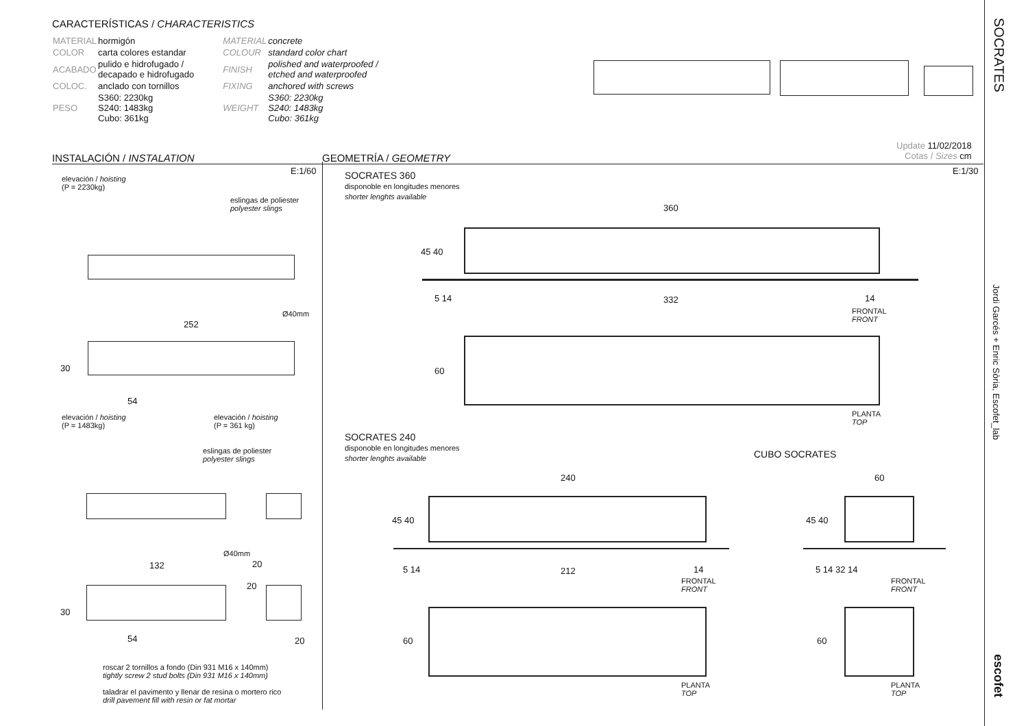CARACTERÍSTICAS / CHARACTERISTICS
| MATERIAL | hormigón |
| COLOR | carta colores estandar |
| ACABADO | pulido e hidrofugado / decapado e hidrofugado |
| COLOC. | anclado con tornillos |
| PESO | S360: 2230kg S240: 1483kg Cubo: 361kg |
| MATERIAL | concrete |
| COLOUR | standard color chart |
| FINISH | polished and waterproofed / etched and waterproofed |
| FIXING | anchored with screws |
| WEIGHT | S360: 2230kg S240: 1483kg Cubo: 361kg |
SOCRATES
Jordi Garcés + Enric Sòria, Escofet_lab
escofet
Update 11/02/2018
Cotas / Sizes cm
INSTALACIÓN / INSTALATION GEOMETRÍA / GEOMETRY
E:1/60 E:1/30
elevación / hoisting
(P = 2230kg)
eslingas de poliester
polyester slings
Ø40mm
252
30
54
elevación / hoisting
(P = 1483kg)
elevación / hoisting
(P = 361 kg)
eslingas de poliester
polyester slings
Ø40mm
132 20
30
20
54 20
roscar 2 tornillos a fondo (Din 931 M16 x 140mm)
tightly screw 2 stud bolts (Din 931 M16 x 140mm)
taladrar el pavimento y llenar de resina o mortero rico
drill pavement fill with resin or fat mortar
SOCRATES 360
disponoble en longitudes menores
shorter lenghts available
360
45 40
5 14 332 14
FRONTAL
FRONT
60
PLANTA
TOP
SOCRATES 240
disponoble en longitudes menores
shorter lenghts available
CUBO SOCRATES
240 60
45 40 45 40
5 14 212 14 5 14 32 14
FRONTAL
FRONT
FRONTAL
FRONT
60 60
PLANTA
TOP
PLANTA
TOP